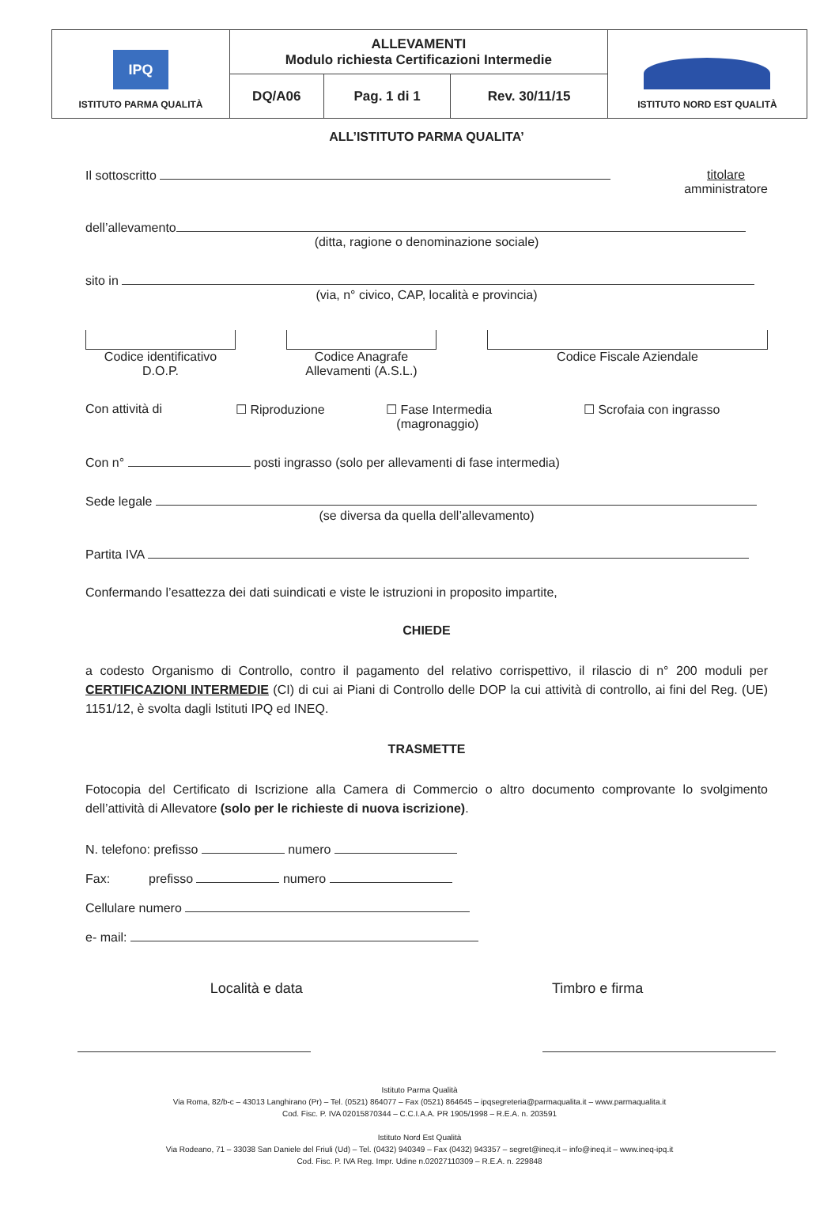| IPQ ISTITUTO PARMA QUALITÀ | ALLEVAMENTI Modulo richiesta Certificazioni Intermedie | | | ISTITUTO NORD EST QUALITÀ |
| | DQ/A06 | Pag. 1 di 1 | Rev. 30/11/15 | |
ALL’ISTITUTO PARMA QUALITA’
Il sottoscritto titolare
amministratore
dell’allevamento
(ditta, ragione o denominazione sociale)
sito in
(via, n° civico, CAP, località e provincia)
Codice identificativo
D.O.P.
Codice Anagrafe
Allevamenti (A.S.L.)
Codice Fiscale Aziendale
Con attività di ☐ Riproduzione ☐ Fase Intermedia
(magronaggio)
☐ Scrofaia con ingrasso
Con n° posti ingrasso (solo per allevamenti di fase intermedia)
Sede legale
(se diversa da quella dell’allevamento)
Partita IVA
Confermando l’esattezza dei dati suindicati e viste le istruzioni in proposito impartite,
CHIEDE
a codesto Organismo di Controllo, contro il pagamento del relativo corrispettivo, il rilascio di n° 200 moduli per CERTIFICAZIONI INTERMEDIE (CI) di cui ai Piani di Controllo delle DOP la cui attività di controllo, ai fini del Reg. (UE) 1151/12, è svolta dagli Istituti IPQ ed INEQ.
TRASMETTE
Fotocopia del Certificato di Iscrizione alla Camera di Commercio o altro documento comprovante lo svolgimento dell’attività di Allevatore (solo per le richieste di nuova iscrizione).
N. telefono: prefisso numero
Fax: prefisso numero
Cellulare numero
e- mail:
Località e data Timbro e firma
Istituto Parma Qualità
Via Roma, 82/b-c – 43013 Langhirano (Pr) – Tel. (0521) 864077 – Fax (0521) 864645 – ipqsegreteria@parmaqualita.it – www.parmaqualita.it
Cod. Fisc. P. IVA 02015870344 – C.C.I.A.A. PR 1905/1998 – R.E.A. n. 203591
Istituto Nord Est Qualità
Via Rodeano, 71 – 33038 San Daniele del Friuli (Ud) – Tel. (0432) 940349 – Fax (0432) 943357 – segret@ineq.it – info@ineq.it – www.ineq-ipq.it
Cod. Fisc. P. IVA Reg. Impr. Udine n.02027110309 – R.E.A. n. 229848